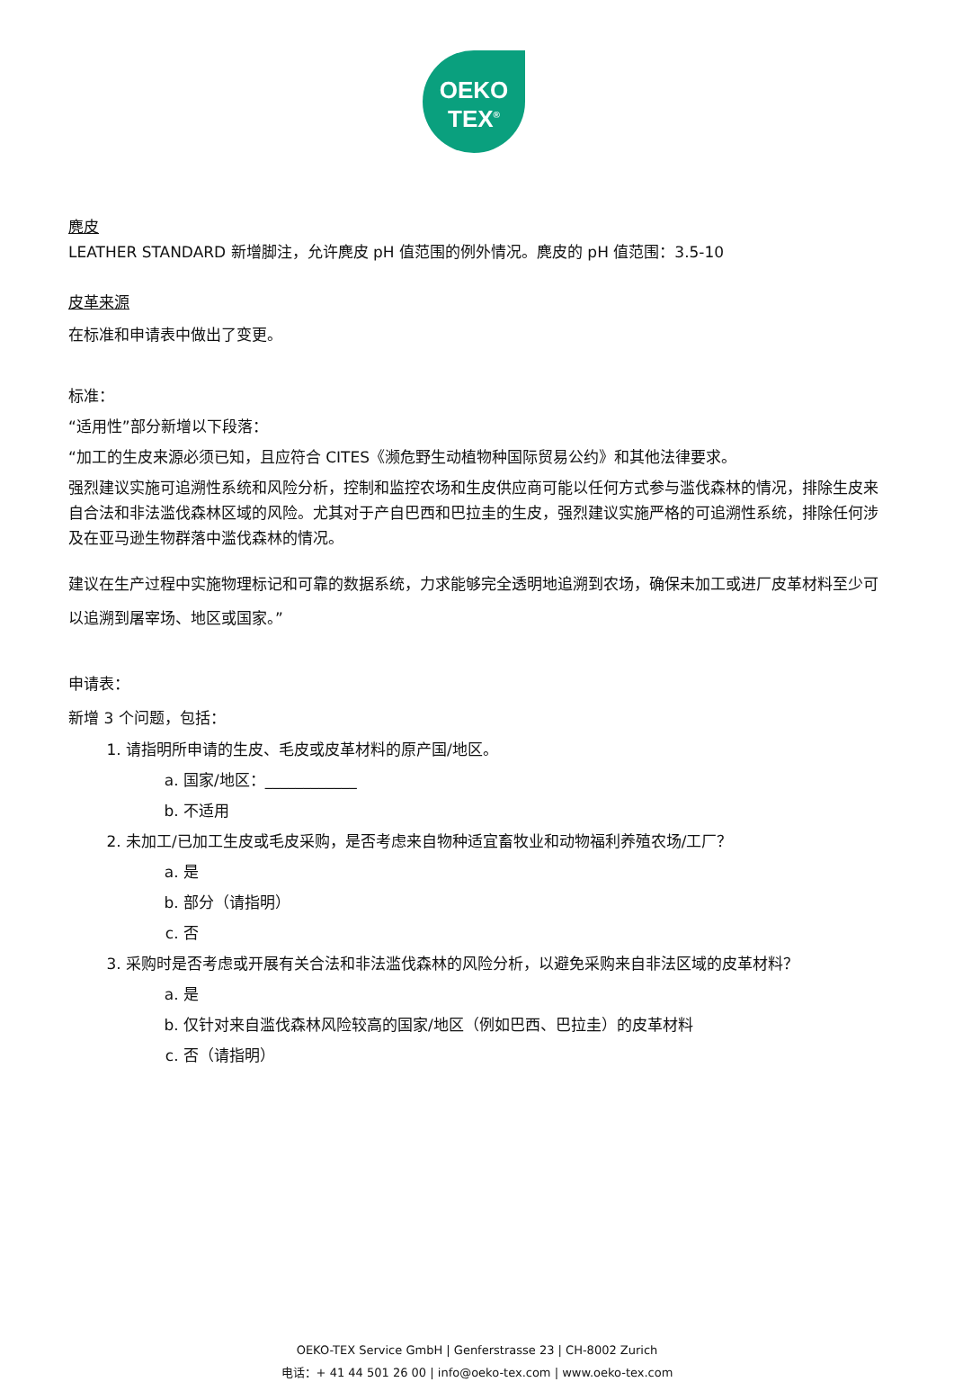OEKO
TEX<sup>®</sup>
麂皮
LEATHER STANDARD 新增脚注，允许麂皮 pH 值范围的例外情况。麂皮的 pH 值范围：3.5-10
皮革来源
在标准和申请表中做出了变更。
标准：
“适用性”部分新增以下段落：
“加工的生皮来源必须已知，且应符合 CITES《濒危野生动植物种国际贸易公约》和其他法律要求。
强烈建议实施可追溯性系统和风险分析，控制和监控农场和生皮供应商可能以任何方式参与滥伐森林的情况，排除生皮来自合法和非法滥伐森林区域的风险。尤其对于产自巴西和巴拉圭的生皮，强烈建议实施严格的可追溯性系统，排除任何涉及在亚马逊生物群落中滥伐森林的情况。
建议在生产过程中实施物理标记和可靠的数据系统，力求能够完全透明地追溯到农场，确保未加工或进厂皮革材料至少可以追溯到屠宰场、地区或国家。”
申请表：
新增 3 个问题，包括：
1. 请指明所申请的生皮、毛皮或皮革材料的原产国/地区。
a. 国家/地区：____________
b. 不适用
2. 未加工/已加工生皮或毛皮采购，是否考虑来自物种适宜畜牧业和动物福利养殖农场/工厂？
a. 是
b. 部分（请指明）
c. 否
3. 采购时是否考虑或开展有关合法和非法滥伐森林的风险分析，以避免采购来自非法区域的皮革材料？
a. 是
b. 仅针对来自滥伐森林风险较高的国家/地区（例如巴西、巴拉圭）的皮革材料
c. 否（请指明）
OEKO-TEX Service GmbH | Genferstrasse 23 | CH-8002 Zurich
电话：+ 41 44 501 26 00 | info@oeko-tex.com | www.oeko-tex.com